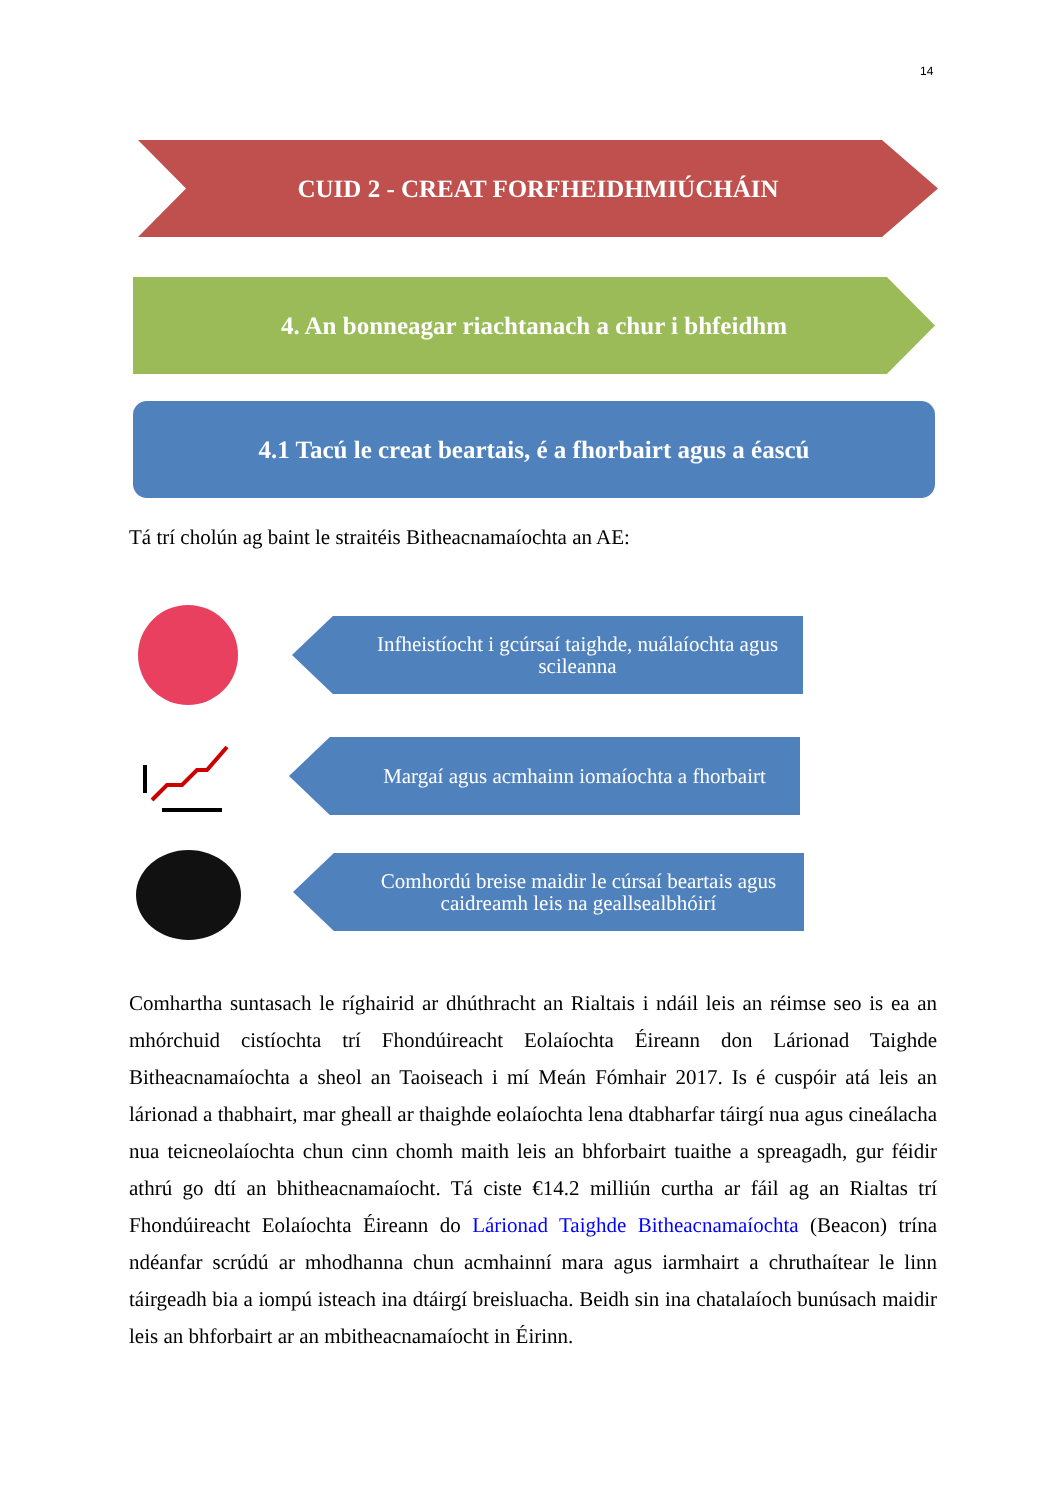14
CUID 2 - CREAT FORFHEIDHMIÚCHÁIN
4. An bonneagar riachtanach a chur i bhfeidhm
4.1 Tacú le creat beartais, é a fhorbairt agus a éascú
Tá trí cholún ag baint le straitéis Bitheacnamaíochta an AE:
Infheistíocht i gcúrsaí taighde, nuálaíochta agus scileanna
Margaí agus acmhainn iomaíochta a fhorbairt
Comhordú breise maidir le cúrsaí beartais agus caidreamh leis na geallsealbhóirí
Comhartha suntasach le ríghairid ar dhúthracht an Rialtais i ndáil leis an réimse seo is ea an mhórchuid cistíochta trí Fhondúireacht Eolaíochta Éireann don Lárionad Taighde Bitheacnamaíochta a sheol an Taoiseach i mí Meán Fómhair 2017. Is é cuspóir atá leis an lárionad a thabhairt, mar gheall ar thaighde eolaíochta lena dtabharfar táirgí nua agus cineálacha nua teicneolaíochta chun cinn chomh maith leis an bhforbairt tuaithe a spreagadh, gur féidir athrú go dtí an bhitheacnamaíocht. Tá ciste €14.2 milliún curtha ar fáil ag an Rialtas trí Fhondúireacht Eolaíochta Éireann do Lárionad Taighde Bitheacnamaíochta (Beacon) trína ndéanfar scrúdú ar mhodhanna chun acmhainní mara agus iarmhairt a chruthaítear le linn táirgeadh bia a iompú isteach ina dtáirgí breisluacha. Beidh sin ina chatalaíoch bunúsach maidir leis an bhforbairt ar an mbitheacnamaíocht in Éirinn.